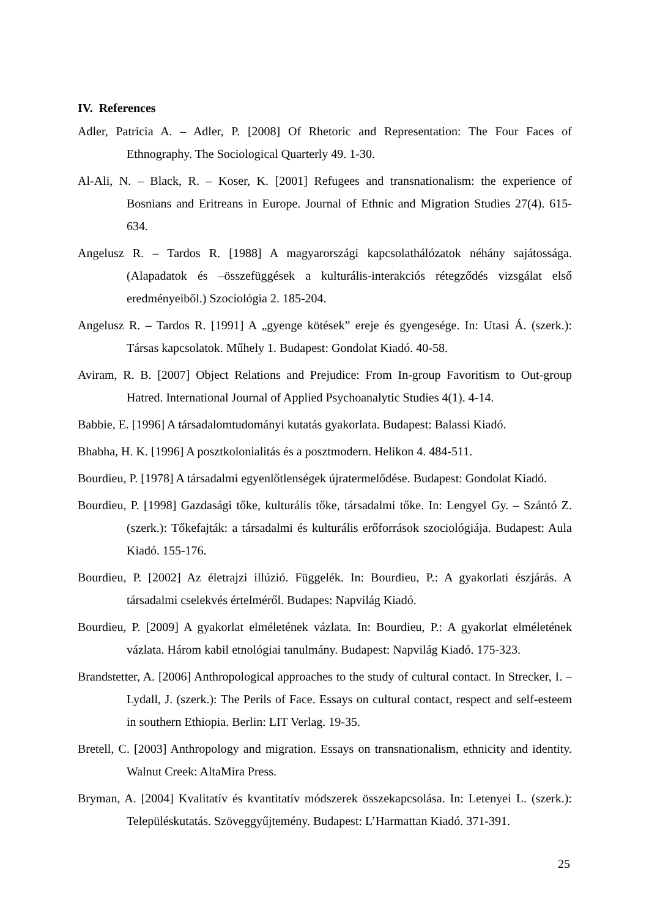IV. References
Adler, Patricia A. – Adler, P. [2008] Of Rhetoric and Representation: The Four Faces of Ethnography. The Sociological Quarterly 49. 1-30.
Al-Ali, N. – Black, R. – Koser, K. [2001] Refugees and transnationalism: the experience of Bosnians and Eritreans in Europe. Journal of Ethnic and Migration Studies 27(4). 615-634.
Angelusz R. – Tardos R. [1988] A magyarországi kapcsolathálózatok néhány sajátossága. (Alapadatok és –összefüggések a kulturális-interakciós rétegződés vizsgálat első eredményeiből.) Szociológia 2. 185-204.
Angelusz R. – Tardos R. [1991] A „gyenge kötések” ereje és gyengesége. In: Utasi Á. (szerk.): Társas kapcsolatok. Műhely 1. Budapest: Gondolat Kiadó. 40-58.
Aviram, R. B. [2007] Object Relations and Prejudice: From In-group Favoritism to Out-group Hatred. International Journal of Applied Psychoanalytic Studies 4(1). 4-14.
Babbie, E. [1996] A társadalomtudományi kutatás gyakorlata. Budapest: Balassi Kiadó.
Bhabha, H. K. [1996] A posztkolonialitás és a posztmodern. Helikon 4. 484-511.
Bourdieu, P. [1978] A társadalmi egyenlőtlenségek újratermelődése. Budapest: Gondolat Kiadó.
Bourdieu, P. [1998] Gazdasági tőke, kulturális tőke, társadalmi tőke. In: Lengyel Gy. – Szántó Z. (szerk.): Tőkefajták: a társadalmi és kulturális erőforrások szociológiája. Budapest: Aula Kiadó. 155-176.
Bourdieu, P. [2002] Az életrajzi illúzió. Függelék. In: Bourdieu, P.: A gyakorlati észjárás. A társadalmi cselekvés értelméről. Budapes: Napvilág Kiadó.
Bourdieu, P. [2009] A gyakorlat elméletének vázlata. In: Bourdieu, P.: A gyakorlat elméletének vázlata. Három kabil etnológiai tanulmány. Budapest: Napvilág Kiadó. 175-323.
Brandstetter, A. [2006] Anthropological approaches to the study of cultural contact. In Strecker, I. – Lydall, J. (szerk.): The Perils of Face. Essays on cultural contact, respect and self-esteem in southern Ethiopia. Berlin: LIT Verlag. 19-35.
Bretell, C. [2003] Anthropology and migration. Essays on transnationalism, ethnicity and identity. Walnut Creek: AltaMira Press.
Bryman, A. [2004] Kvalitatív és kvantitatív módszerek összekapcsolása. In: Letenyei L. (szerk.): Településkutatás. Szöveggyűjtemény. Budapest: L’Harmattan Kiadó. 371-391.
25